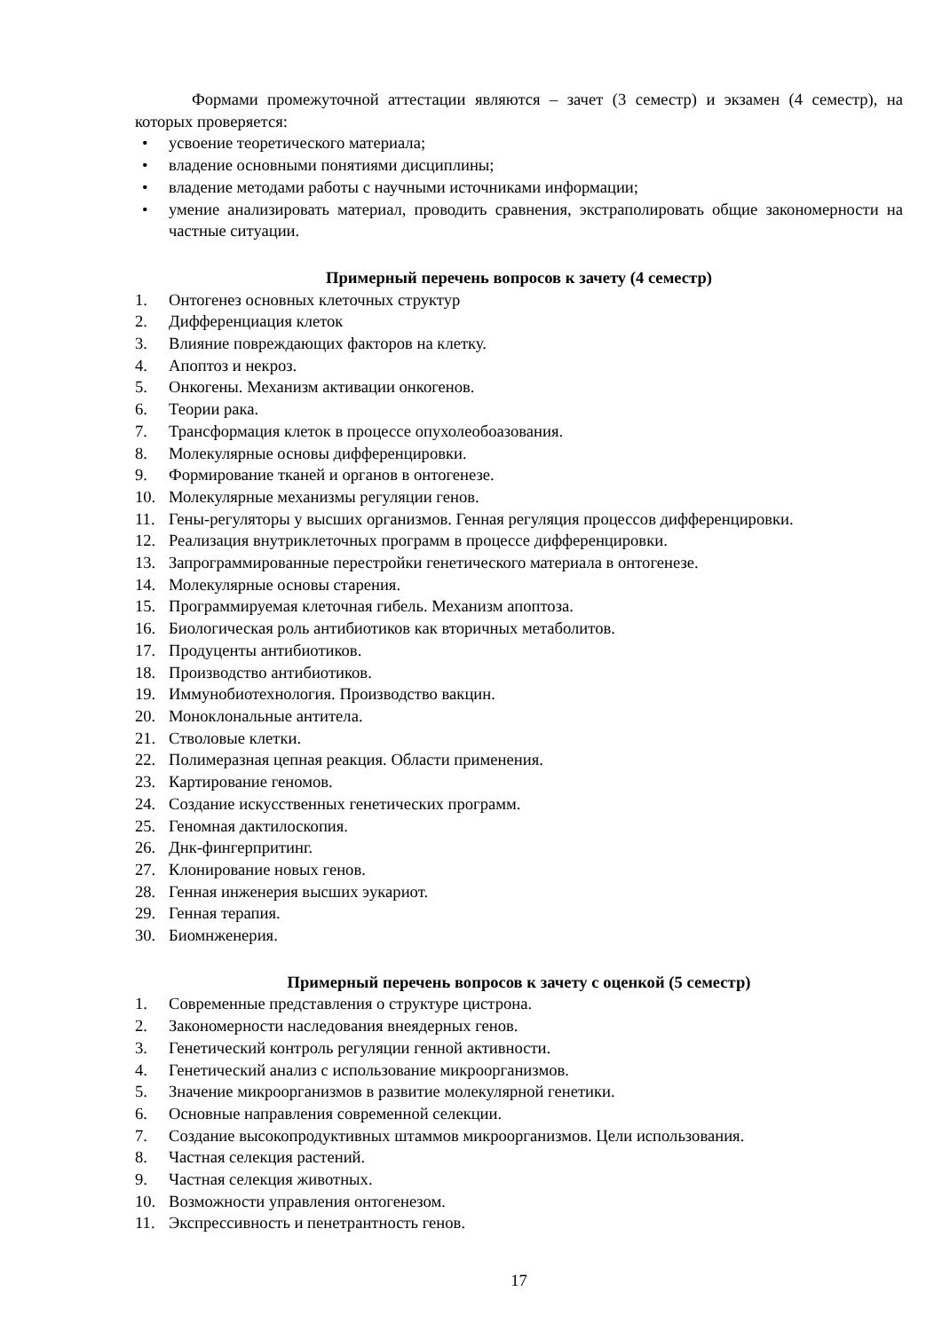Формами промежуточной аттестации являются – зачет (3 семестр) и экзамен (4 семестр), на которых проверяется:
• усвоение теоретического материала;
• владение основными понятиями дисциплины;
• владение методами работы с научными источниками информации;
• умение анализировать материал, проводить сравнения, экстраполировать общие закономерности на частные ситуации.
Примерный перечень вопросов к зачету (4 семестр)
1. Онтогенез основных клеточных структур
2. Дифференциация клеток
3. Влияние повреждающих факторов на клетку.
4. Апоптоз и некроз.
5. Онкогены. Механизм активации онкогенов.
6. Теории рака.
7. Трансформация клеток в процессе опухолеобоазования.
8. Молекулярные основы дифференцировки.
9. Формирование тканей и органов в онтогенезе.
10. Молекулярные механизмы регуляции генов.
11. Гены-регуляторы у высших организмов. Генная регуляция процессов дифференцировки.
12. Реализация внутриклеточных программ в процессе дифференцировки.
13. Запрограммированные перестройки генетического материала в онтогенезе.
14. Молекулярные основы старения.
15. Программируемая клеточная гибель. Механизм апоптоза.
16. Биологическая роль антибиотиков как вторичных метаболитов.
17. Продуценты антибиотиков.
18. Производство антибиотиков.
19. Иммунобиотехнология. Производство вакцин.
20. Моноклональные антитела.
21. Стволовые клетки.
22. Полимеразная цепная реакция. Области применения.
23. Картирование геномов.
24. Создание искусственных генетических программ.
25. Геномная дактилоскопия.
26. Днк-фингерпритинг.
27. Клонирование новых генов.
28. Генная инженерия высших эукариот.
29. Генная терапия.
30. Биомнженерия.
Примерный перечень вопросов к зачету с оценкой (5 семестр)
1. Современные представления о структуре цистрона.
2. Закономерности наследования внеядерных генов.
3. Генетический контроль регуляции генной активности.
4. Генетический анализ с использование микроорганизмов.
5. Значение микроорганизмов в развитие молекулярной генетики.
6. Основные направления современной селекции.
7. Создание высокопродуктивных штаммов микроорганизмов. Цели использования.
8. Частная селекция растений.
9. Частная селекция животных.
10. Возможности управления онтогенезом.
11. Экспрессивность и пенетрантность генов.
17